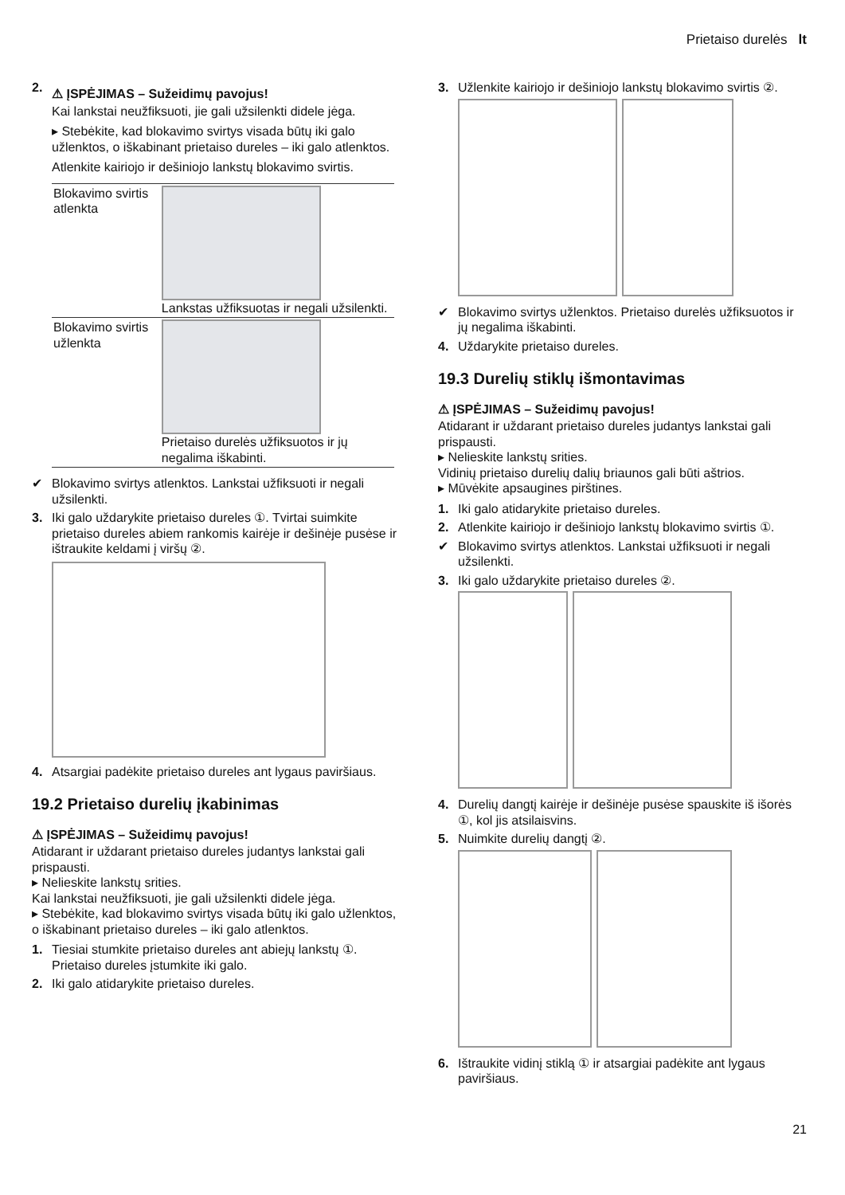Prietaiso durelės lt
2.
⚠ ĮSPĖJIMAS – Sužeidimų pavojus!
Kai lankstai neužfiksuoti, jie gali užsilenkti didele jėga.
▸ Stebėkite, kad blokavimo svirtys visada būtų iki galo užlenktos, o iškabinant prietaiso dureles – iki galo atlenktos.
Atlenkite kairiojo ir dešiniojo lankstų blokavimo svirtis.
| Blokavimo svirtis atlenkta | Lankstas užfiksuotas ir negali užsilenkti. |
| Blokavimo svirtis užlenkta | Prietaiso durelės užfiksuotos ir jų negalima iškabinti. |
✔ Blokavimo svirtys atlenktos. Lankstai užfiksuoti ir negali užsilenkti.
3. Iki galo uždarykite prietaiso dureles ①. Tvirtai suimkite prietaiso dureles abiem rankomis kairėje ir dešinėje pusėse ir ištraukite keldami į viršų ②.
4. Atsargiai padėkite prietaiso dureles ant lygaus paviršiaus.
19.2 Prietaiso durelių įkabinimas
⚠ ĮSPĖJIMAS – Sužeidimų pavojus!
Atidarant ir uždarant prietaiso dureles judantys lankstai gali prispausti.
▸ Nelieskite lankstų srities.
Kai lankstai neužfiksuoti, jie gali užsilenkti didele jėga.
▸ Stebėkite, kad blokavimo svirtys visada būtų iki galo užlenktos, o iškabinant prietaiso dureles – iki galo atlenktos.
1. Tiesiai stumkite prietaiso dureles ant abiejų lankstų ①. Prietaiso dureles įstumkite iki galo.
2. Iki galo atidarykite prietaiso dureles.
3. Užlenkite kairiojo ir dešiniojo lankstų blokavimo svirtis ②.
✔ Blokavimo svirtys užlenktos. Prietaiso durelės užfiksuotos ir jų negalima iškabinti.
4. Uždarykite prietaiso dureles.
19.3 Durelių stiklų išmontavimas
⚠ ĮSPĖJIMAS – Sužeidimų pavojus!
Atidarant ir uždarant prietaiso dureles judantys lankstai gali prispausti.
▸ Nelieskite lankstų srities.
Vidinių prietaiso durelių dalių briaunos gali būti aštrios.
▸ Mūvėkite apsaugines pirštines.
1. Iki galo atidarykite prietaiso dureles.
2. Atlenkite kairiojo ir dešiniojo lankstų blokavimo svirtis ①.
✔ Blokavimo svirtys atlenktos. Lankstai užfiksuoti ir negali užsilenkti.
3. Iki galo uždarykite prietaiso dureles ②.
4. Durelių dangtį kairėje ir dešinėje pusėse spauskite iš išorės ①, kol jis atsilaisvins.
5. Nuimkite durelių dangtį ②.
6. Ištraukite vidinį stiklą ① ir atsargiai padėkite ant lygaus paviršiaus.
21